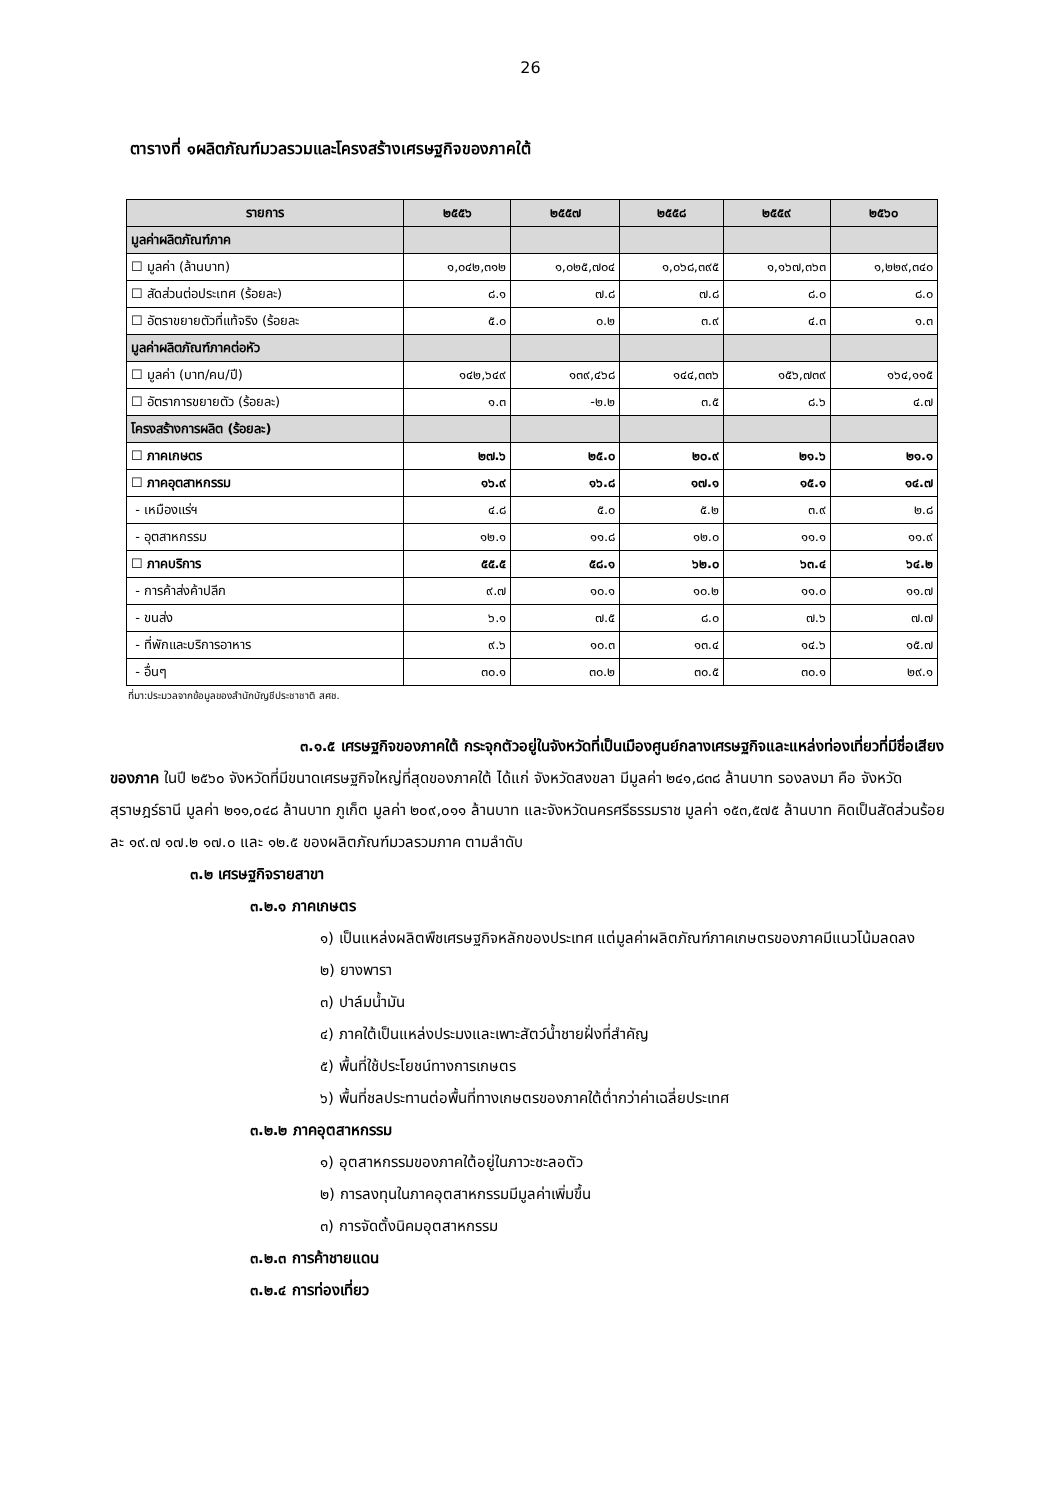26
ตารางที่ ๑ผลิตภัณฑ์มวลรวมและโครงสร้างเศรษฐกิจของภาคใต้
| รายการ | ๒๕๕๖ | ๒๕๕๗ | ๒๕๕๘ | ๒๕๕๙ | ๒๕๖๐ |
| --- | --- | --- | --- | --- | --- |
| มูลค่าผลิตภัณฑ์ภาค | | | | | |
| ☐ มูลค่า (ล้านบาท) | ๑,๐๔๒,๓๑๒ | ๑,๐๒๕,๗๐๔ | ๑,๐๖๘,๓๙๕ | ๑,๑๖๗,๓๖๓ | ๑,๒๒๙,๓๔๐ |
| ☐ สัดส่วนต่อประเทศ (ร้อยละ) | ๘.๑ | ๗.๘ | ๗.๘ | ๘.๐ | ๘.๐ |
| ☐ อัตราขยายตัวที่แท้จริง (ร้อยละ | ๕.๐ | ๐.๒ | ๓.๙ | ๔.๓ | ๑.๓ |
| มูลค่าผลิตภัณฑ์ภาคต่อหัว | | | | | |
| ☐ มูลค่า (บาท/คน/ปี) | ๑๔๒,๖๔๙ | ๑๓๙,๔๖๘ | ๑๔๔,๓๓๖ | ๑๕๖,๗๓๙ | ๑๖๔,๑๑๕ |
| ☐ อัตราการขยายตัว (ร้อยละ) | ๑.๓ | -๒.๒ | ๓.๕ | ๘.๖ | ๔.๗ |
| โครงสร้างการผลิต (ร้อยละ) | | | | | |
| ☐ ภาคเกษตร | ๒๗.๖ | ๒๕.๐ | ๒๐.๙ | ๒๑.๖ | ๒๑.๑ |
| ☐ ภาคอุตสาหกรรม | ๑๖.๙ | ๑๖.๘ | ๑๗.๑ | ๑๕.๑ | ๑๔.๗ |
| - เหมืองแร่ฯ | ๔.๘ | ๕.๐ | ๕.๒ | ๓.๙ | ๒.๘ |
| - อุตสาหกรรม | ๑๒.๑ | ๑๑.๘ | ๑๒.๐ | ๑๑.๑ | ๑๑.๙ |
| ☐ ภาคบริการ | ๕๕.๕ | ๕๘.๑ | ๖๒.๐ | ๖๓.๔ | ๖๔.๒ |
| - การค้าส่งค้าปลีก | ๙.๗ | ๑๐.๑ | ๑๐.๒ | ๑๑.๐ | ๑๑.๗ |
| - ขนส่ง | ๖.๑ | ๗.๕ | ๘.๐ | ๗.๖ | ๗.๗ |
| - ที่พักและบริการอาหาร | ๙.๖ | ๑๐.๓ | ๑๓.๔ | ๑๔.๖ | ๑๕.๗ |
| - อื่นๆ | ๓๐.๑ | ๓๐.๒ | ๓๐.๕ | ๓๐.๑ | ๒๙.๑ |
ที่มา:ประมวลจากข้อมูลของสำนักบัญชีประชาชาติ สศช.
๓.๑.๕ เศรษฐกิจของภาคใต้ กระจุกตัวอยู่ในจังหวัดที่เป็นเมืองศูนย์กลางเศรษฐกิจและแหล่งท่องเที่ยวที่มีชื่อเสียงของภาค ในปี ๒๕๖๐ จังหวัดที่มีขนาดเศรษฐกิจใหญ่ที่สุดของภาคใต้ ได้แก่ จังหวัดสงขลา มีมูลค่า ๒๔๑,๘๓๘ ล้านบาท รองลงมา คือ จังหวัดสุราษฎร์ธานี มูลค่า ๒๑๑,๐๔๘ ล้านบาท ภูเก็ต มูลค่า ๒๐๙,๐๑๑ ล้านบาท และจังหวัดนครศรีธรรมราช มูลค่า ๑๕๓,๕๗๕ ล้านบาท คิดเป็นสัดส่วนร้อยละ ๑๙.๗ ๑๗.๒ ๑๗.๐ และ ๑๒.๕ ของผลิตภัณฑ์มวลรวมภาค ตามลำดับ
๓.๒ เศรษฐกิจรายสาขา
๓.๒.๑ ภาคเกษตร
๑) เป็นแหล่งผลิตพืชเศรษฐกิจหลักของประเทศ แต่มูลค่าผลิตภัณฑ์ภาคเกษตรของภาคมีแนวโน้มลดลง
๒) ยางพารา
๓) ปาล์มน้ำมัน
๔) ภาคใต้เป็นแหล่งประมงและเพาะสัตว์น้ำชายฝั่งที่สำคัญ
๕) พื้นที่ใช้ประโยชน์ทางการเกษตร
๖) พื้นที่ชลประทานต่อพื้นที่ทางเกษตรของภาคใต้ต่ำกว่าค่าเฉลี่ยประเทศ
๓.๒.๒ ภาคอุตสาหกรรม
๑) อุตสาหกรรมของภาคใต้อยู่ในภาวะชะลอตัว
๒) การลงทุนในภาคอุตสาหกรรมมีมูลค่าเพิ่มขึ้น
๓) การจัดตั้งนิคมอุตสาหกรรม
๓.๒.๓ การค้าชายแดน
๓.๒.๔ การท่องเที่ยว